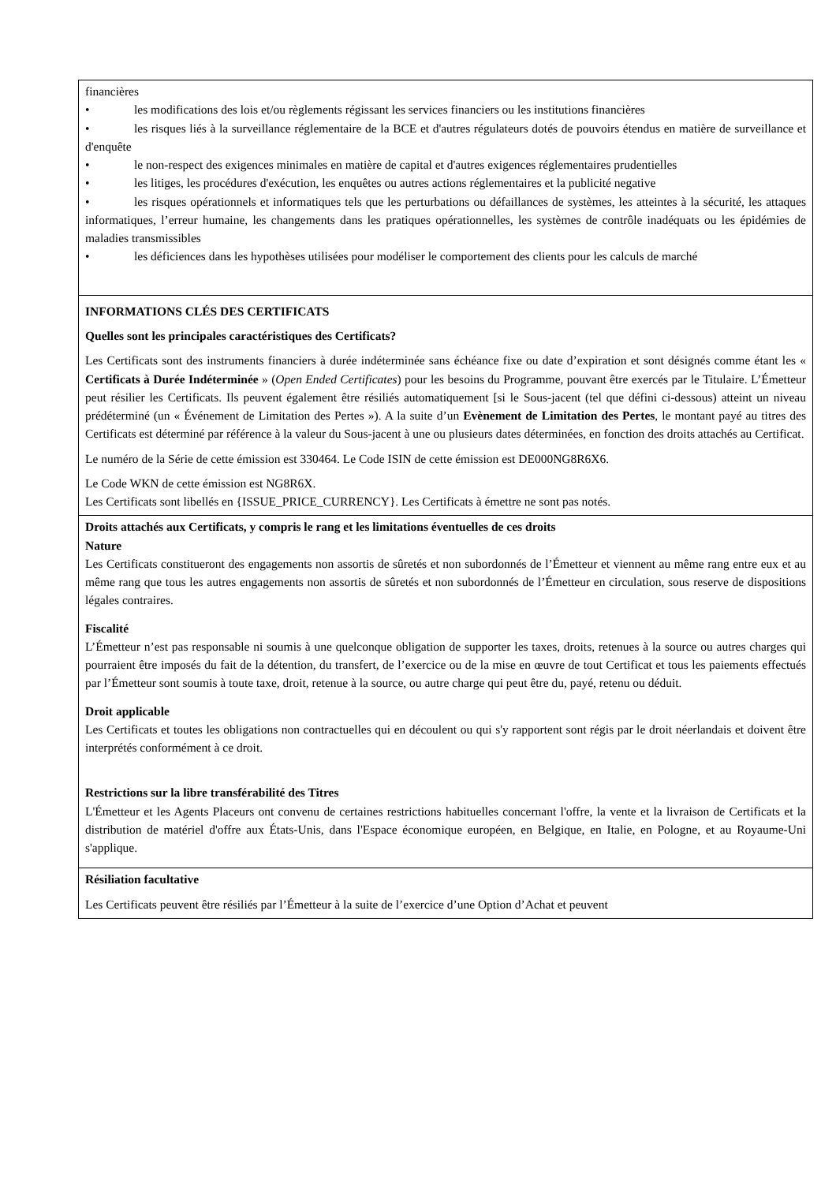| financières • les modifications des lois et/ou règlements régissant les services financiers ou les institutions financières • les risques liés à la surveillance réglementaire de la BCE et d'autres régulateurs dotés de pouvoirs étendus en matière de surveillance et d'enquête • le non-respect des exigences minimales en matière de capital et d'autres exigences réglementaires prudentielles • les litiges, les procédures d'exécution, les enquêtes ou autres actions réglementaires et la publicité negative • les risques opérationnels et informatiques tels que les perturbations ou défaillances de systèmes, les atteintes à la sécurité, les attaques informatiques, l’erreur humaine, les changements dans les pratiques opérationnelles, les systèmes de contrôle inadéquats ou les épidémies de maladies transmissibles • les déficiences dans les hypothèses utilisées pour modéliser le comportement des clients pour les calculs de marché |
| INFORMATIONS CLÉS DES CERTIFICATS Quelles sont les principales caractéristiques des Certificats? Les Certificats sont des instruments financiers à durée indéterminée sans échéance fixe ou date d’expiration et sont désignés comme étant les « Certificats à Durée Indéterminée » ( Open Ended Certificates ) pour les besoins du Programme, pouvant être exercés par le Titulaire. L’Émetteur peut résilier les Certificats. Ils peuvent également être résiliés automatiquement [si le Sous-jacent (tel que défini ci-dessous) atteint un niveau prédéterminé (un « Événement de Limitation des Pertes »). A la suite d’un Evènement de Limitation des Pertes , le montant payé au titres des Certificats est déterminé par référence à la valeur du Sous-jacent à une ou plusieurs dates déterminées, en fonction des droits attachés au Certificat. Le numéro de la Série de cette émission est 330464. Le Code ISIN de cette émission est DE000NG8R6X6. Le Code WKN de cette émission est NG8R6X. Les Certificats sont libellés en {ISSUE_PRICE_CURRENCY}. Les Certificats à émettre ne sont pas notés. |
| Droits attachés aux Certificats, y compris le rang et les limitations éventuelles de ces droits Nature Les Certificats constitueront des engagements non assortis de sûretés et non subordonnés de l’Émetteur et viennent au même rang entre eux et au même rang que tous les autres engagements non assortis de sûretés et non subordonnés de l’Émetteur en circulation, sous reserve de dispositions légales contraires. Fiscalité L’Émetteur n’est pas responsable ni soumis à une quelconque obligation de supporter les taxes, droits, retenues à la source ou autres charges qui pourraient être imposés du fait de la détention, du transfert, de l’exercice ou de la mise en œuvre de tout Certificat et tous les paiements effectués par l’Émetteur sont soumis à toute taxe, droit, retenue à la source, ou autre charge qui peut être du, payé, retenu ou déduit. Droit applicable Les Certificats et toutes les obligations non contractuelles qui en découlent ou qui s'y rapportent sont régis par le droit néerlandais et doivent être interprétés conformément à ce droit. Restrictions sur la libre transférabilité des Titres L'Émetteur et les Agents Placeurs ont convenu de certaines restrictions habituelles concernant l'offre, la vente et la livraison de Certificats et la distribution de matériel d'offre aux États-Unis, dans l'Espace économique européen, en Belgique, en Italie, en Pologne, et au Royaume-Uni s'applique. |
| Résiliation facultative Les Certificats peuvent être résiliés par l’Émetteur à la suite de l’exercice d’une Option d’Achat et peuvent |